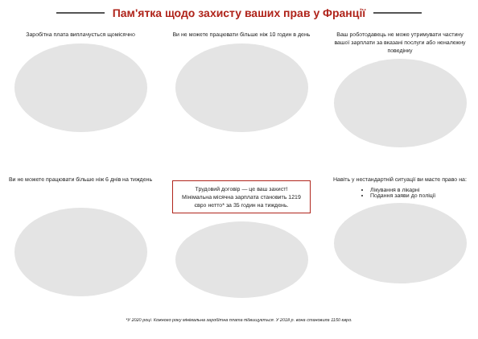Пам'ятка щодо захисту ваших прав у Франції
Заробітна плата виплачується щомісячно
Ви не можете працювати більше ніж 10 годин в день
Ваш роботодавець не може утримувати частину вашої зарплати за вказані послуги або неналежну поведінку
Ви не можете працювати більше ніж 6 днів на тиждень
Трудовий договір — це ваш захист!
Мінімальна місячна зарплата становить 1219 євро нетто* за 35 годин на тиждень.
Навіть у нестандартній ситуації ви маєте право на:
Лікування в лікарні
Подання заяви до поліції
*У 2020 році. Кожного року мінімальна заробітна плата підвищується. У 2018 р. вона становила 1150 євро.